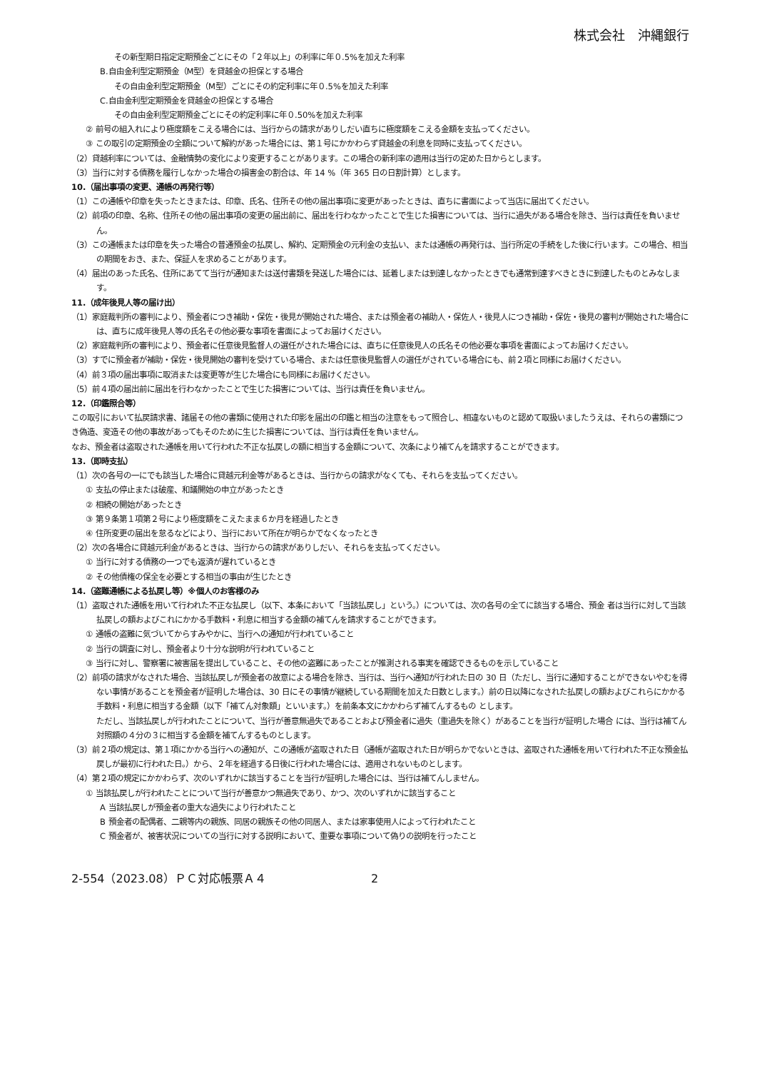株式会社　沖縄銀行
その新型期日指定定期預金ごとにその「２年以上」の利率に年０.5%を加えた利率
B.自由金利型定期預金（M型）を貸越金の担保とする場合
その自由金利型定期預金（M型）ごとにその約定利率に年０.5%を加えた利率
C.自由金利型定期預金を貸越金の担保とする場合
その自由金利型定期預金ごとにその約定利率に年０.50%を加えた利率
② 前号の組入れにより極度額をこえる場合には、当行からの請求がありしだい直ちに極度額をこえる金額を支払ってください。
③ この取引の定期預金の全額について解約があった場合には、第１号にかかわらず貸越金の利息を同時に支払ってください。
（2）貸越利率については、金融情勢の変化により変更することがあります。この場合の新利率の適用は当行の定めた日からとします。
（3）当行に対する債務を履行しなかった場合の損害金の割合は、年 14 %（年 365 日の日割計算）とします。
10.（届出事項の変更、通帳の再発行等）
（1）この通帳や印章を失ったときまたは、印章、氏名、住所その他の届出事項に変更があったときは、直ちに書面によって当店に届出てください。
（2）前項の印章、名称、住所その他の届出事項の変更の届出前に、届出を行わなかったことで生じた損害については、当行に過失がある場合を除き、当行は責任を負いません。
（3）この通帳または印章を失った場合の普通預金の払戻し、解約、定期預金の元利金の支払い、または通帳の再発行は、当行所定の手続をした後に行います。この場合、相当の期間をおき、また、保証人を求めることがあります。
（4）届出のあった氏名、住所にあてて当行が通知または送付書類を発送した場合には、延着しまたは到達しなかったときでも通常到達すべきときに到達したものとみなします。
11.（成年後見人等の届け出）
（1）家庭裁判所の審判により、預金者につき補助・保佐・後見が開始された場合、または預金者の補助人・保佐人・後見人につき補助・保佐・後見の審判が開始された場合には、直ちに成年後見人等の氏名その他必要な事項を書面によってお届けください。
（2）家庭裁判所の審判により、預金者に任意後見監督人の選任がされた場合には、直ちに任意後見人の氏名その他必要な事項を書面によってお届けください。
（3）すでに預金者が補助・保佐・後見開始の審判を受けている場合、または任意後見監督人の選任がされている場合にも、前２項と同様にお届けください。
（4）前３項の届出事項に取消または変更等が生じた場合にも同様にお届けください。
（5）前４項の届出前に届出を行わなかったことで生じた損害については、当行は責任を負いません。
12.（印鑑照合等）
この取引において払戻請求書、諸届その他の書類に使用された印影を届出の印鑑と相当の注意をもって照合し、相違ないものと認めて取扱いましたうえは、それらの書類につき偽造、変造その他の事故があってもそのために生じた損害については、当行は責任を負いません。
なお、預金者は盗取された通帳を用いて行われた不正な払戻しの額に相当する金額について、次条により補てんを請求することができます。
13.（即時支払）
（1）次の各号の一にでも該当した場合に貸越元利金等があるときは、当行からの請求がなくても、それらを支払ってください。
① 支払の停止または破産、和議開始の申立があったとき
② 相続の開始があったとき
③ 第９条第１項第２号により極度額をこえたまま６か月を経過したとき
④ 住所変更の届出を怠るなどにより、当行において所在が明らかでなくなったとき
（2）次の各場合に貸越元利金があるときは、当行からの請求がありしだい、それらを支払ってください。
① 当行に対する債務の一つでも返済が遅れているとき
② その他債権の保全を必要とする相当の事由が生じたとき
14.（盗難通帳による払戻し等）※個人のお客様のみ
（1）盗取された通帳を用いて行われた不正な払戻し（以下、本条において「当該払戻し」という。）については、次の各号の全てに該当する場合、預金 者は当行に対して当該払戻しの額およびこれにかかる手数料・利息に相当する金額の補てんを請求することができます。
① 通帳の盗難に気づいてからすみやかに、当行への通知が行われていること
② 当行の調査に対し、預金者より十分な説明が行われていること
③ 当行に対し、警察署に被害届を提出していること、その他の盗難にあったことが推測される事実を確認できるものを示していること
（2）前項の請求がなされた場合、当該払戻しが預金者の故意による場合を除き、当行は、当行へ通知が行われた日の 30 日（ただし、当行に通知することができないやむを得ない事情があることを預金者が証明した場合は、30 日にその事情が継続している期間を加えた日数とします。）前の日以降になされた払戻しの額およびこれらにかかる手数料・利息に相当する金額（以下「補てん対象額」といいます。）を前条本文にかかわらず補てんするもの とします。
ただし、当該払戻しが行われたことについて、当行が善意無過失であることおよび預金者に過失（重過失を除く）があることを当行が証明した場合 には、当行は補てん対照額の４分の３に相当する金額を補てんするものとします。
（3）前２項の規定は、第１項にかかる当行への通知が、この通帳が盗取された日（通帳が盗取された日が明らかでないときは、盗取された通帳を用いて行われた不正な預金払戻しが最初に行われた日。）から、２年を経過する日後に行われた場合には、適用されないものとします。
（4）第２項の規定にかかわらず、次のいずれかに該当することを当行が証明した場合には、当行は補てんしません。
① 当該払戻しが行われたことについて当行が善意かつ無過失であり、かつ、次のいずれかに該当すること
A 当該払戻しが預金者の重大な過失により行われたこと
B 預金者の配偶者、二親等内の親族、同居の親族その他の同居人、または家事使用人によって行われたこと
C 預金者が、被害状況についての当行に対する説明において、重要な事項について偽りの説明を行ったこと
2-554（2023.08）ＰＣ対応帳票Ａ４ 2